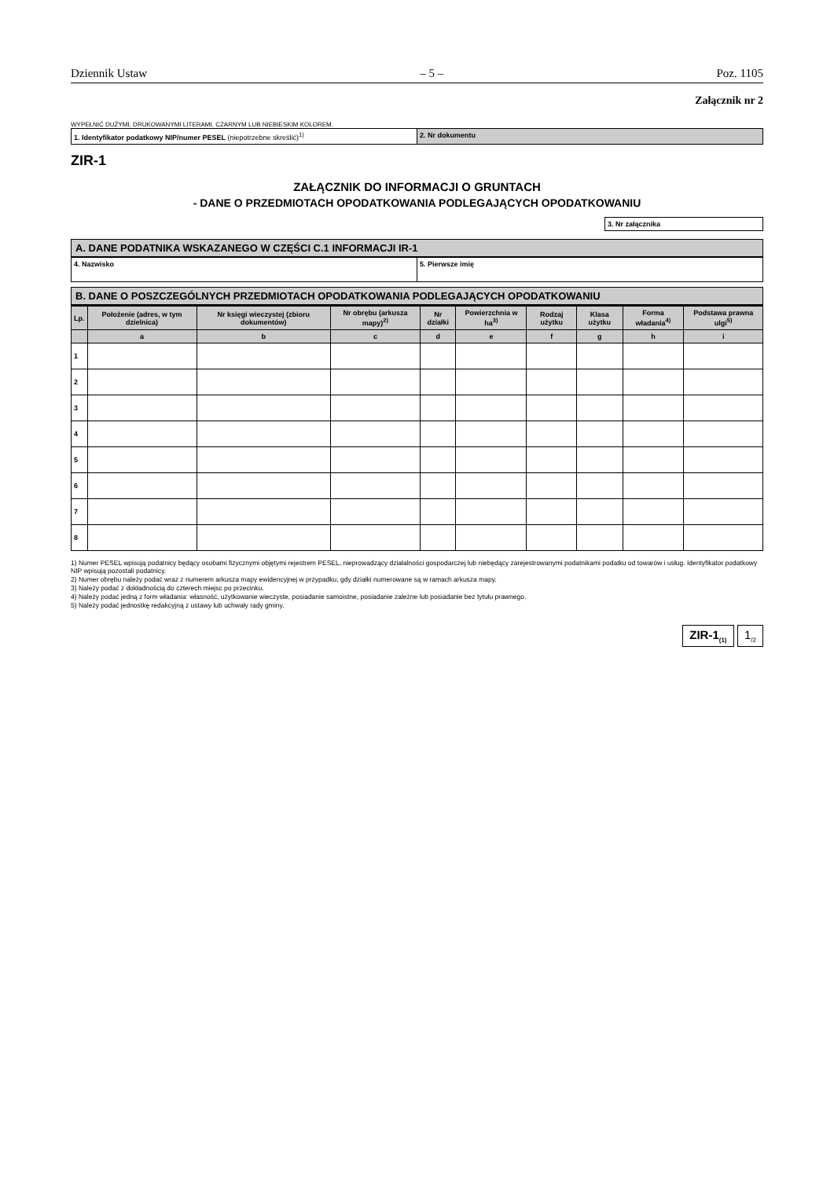Dziennik Ustaw – 5 – Poz. 1105
Załącznik nr 2
WYPEŁNIĆ DUŻYMI, DRUKOWANYMI LITERAMI, CZARNYM LUB NIEBIESKIM KOLOREM.
1. Identyfikator podatkowy NIP/numer PESEL (niepotrzebne skreślić)<sup>1)</sup>
2. Nr dokumentu
ZIR-1
ZAŁĄCZNIK DO INFORMACJI O GRUNTACH
- DANE O PRZEDMIOTACH OPODATKOWANIA PODLEGAJĄCYCH OPODATKOWANIU
3. Nr załącznika
A. DANE PODATNIKA WSKAZANEGO W CZĘŚCI C.1 INFORMACJI IR-1
4. Nazwisko
5. Pierwsze imię
B. DANE O POSZCZEGÓLNYCH PRZEDMIOTACH OPODATKOWANIA PODLEGAJĄCYCH OPODATKOWANIU
| Lp. | Położenie (adres, w tym dzielnica) | Nr księgi wieczystej (zbioru dokumentów) | Nr obrębu (arkusza mapy)<sup>2)</sup> | Nr działki | Powierzchnia w ha<sup>3)</sup> | Rodzaj użytku | Klasa użytku | Forma władania<sup>4)</sup> | Podstawa prawna ulgi<sup>5)</sup> |
| --- | --- | --- | --- | --- | --- | --- | --- | --- | --- |
| | a | b | c | d | e | f | g | h | i |
| 1 | | | | | | | | | |
| 2 | | | | | | | | | |
| 3 | | | | | | | | | |
| 4 | | | | | | | | | |
| 5 | | | | | | | | | |
| 6 | | | | | | | | | |
| 7 | | | | | | | | | |
| 8 | | | | | | | | | |
1) Numer PESEL wpisują podatnicy będący osobami fizycznymi objętymi rejestrem PESEL, nieprowadzący działalności gospodarczej lub niebędący zarejestrowanymi podatnikami podatku od towarów i usług. Identyfikator podatkowy NIP wpisują pozostali podatnicy.
2) Numer obrębu należy podać wraz z numerem arkusza mapy ewidencyjnej w przypadku, gdy działki numerowane są w ramach arkusza mapy.
3) Należy podać z dokładnością do czterech miejsc po przecinku.
4) Należy podać jedną z form władania: własność, użytkowanie wieczyste, posiadanie samoistne, posiadanie zależne lub posiadanie bez tytułu prawnego.
5) Należy podać jednostkę redakcyjną z ustawy lub uchwały rady gminy.
ZIR-1<sub>(1)</sub> 1<sub>/2</sub>